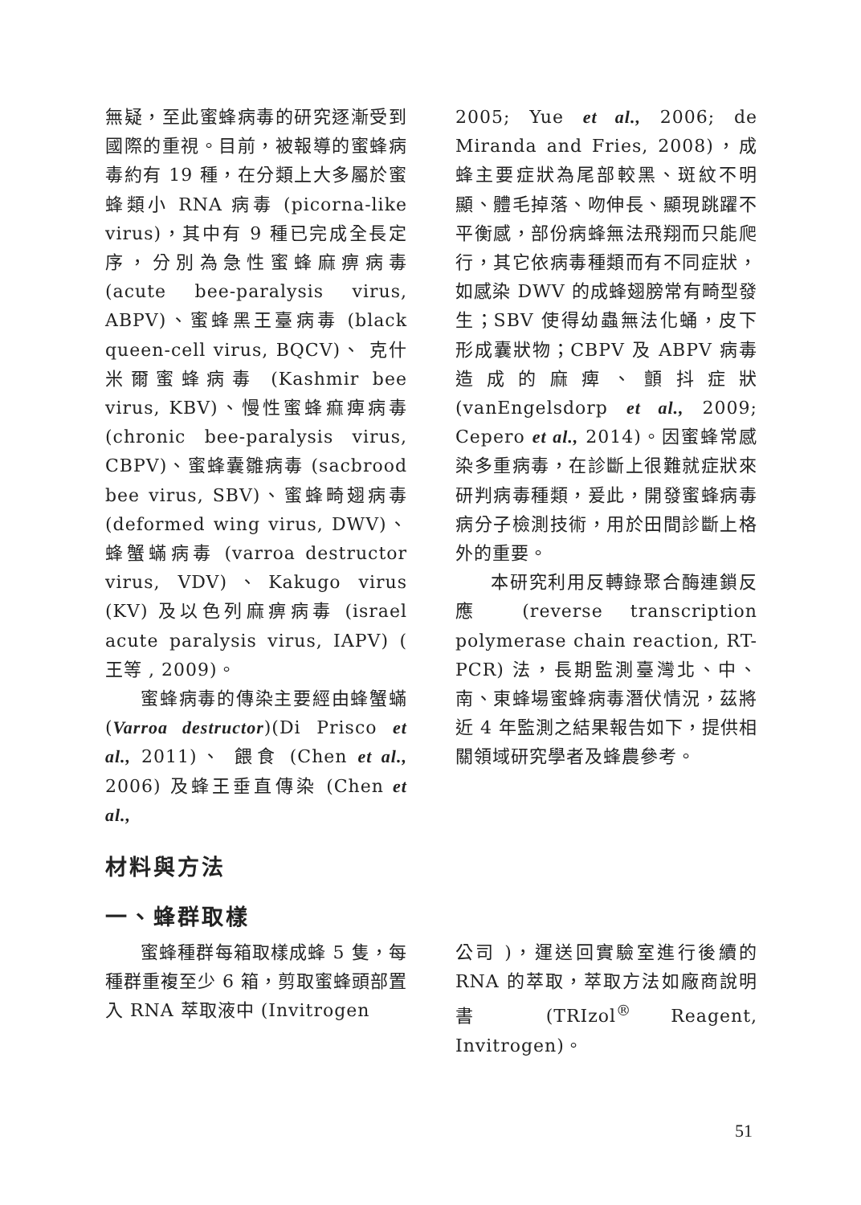無疑，至此蜜蜂病毒的研究逐漸受到國際的重視。目前，被報導的蜜蜂病毒約有 19 種，在分類上大多屬於蜜蜂類小 RNA 病毒 (picorna-like virus)，其中有 9 種已完成全長定序，分別為急性蜜蜂麻痹病毒 (acute bee-paralysis virus, ABPV)、蜜蜂黑王臺病毒 (black queen-cell virus, BQCV)、 克什米爾蜜蜂病毒 (Kashmir bee virus, KBV)、慢性蜜蜂痲痺病毒 (chronic bee-paralysis virus, CBPV)、蜜蜂囊雛病毒 (sacbrood bee virus, SBV)、蜜蜂畸翅病毒 (deformed wing virus, DWV)、蜂蟹蟎病毒 (varroa destructor virus, VDV)、Kakugo virus (KV) 及以色列麻痹病毒 (israel acute paralysis virus, IAPV) ( 王等 , 2009)。
蜜蜂病毒的傳染主要經由蜂蟹蟎 (Varroa destructor)(Di Prisco et al., 2011)、 餵食 (Chen et al., 2006) 及蜂王垂直傳染 (Chen et al.,
2005; Yue et al., 2006; de Miranda and Fries, 2008)，成蜂主要症狀為尾部較黑、斑紋不明顯、體毛掉落、吻伸長、顯現跳躍不平衡感，部份病蜂無法飛翔而只能爬行，其它依病毒種類而有不同症狀，如感染 DWV 的成蜂翅膀常有畸型發生；SBV 使得幼蟲無法化蛹，皮下形成囊狀物；CBPV 及 ABPV 病毒造成的麻痺、顫抖症狀 (vanEngelsdorp et al., 2009; Cepero et al., 2014)。因蜜蜂常感染多重病毒，在診斷上很難就症狀來研判病毒種類，爰此，開發蜜蜂病毒病分子檢測技術，用於田間診斷上格外的重要。
本研究利用反轉錄聚合酶連鎖反應 (reverse transcription polymerase chain reaction, RT-PCR) 法，長期監測臺灣北、中、南、東蜂場蜜蜂病毒潛伏情況，茲將近 4 年監測之結果報告如下，提供相關領域研究學者及蜂農參考。
材料與方法
一、蜂群取樣
蜜蜂種群每箱取樣成蜂 5 隻，每種群重複至少 6 箱，剪取蜜蜂頭部置入 RNA 萃取液中 (Invitrogen
公司 )，運送回實驗室進行後續的 RNA 的萃取，萃取方法如廠商說明書 (TRIzol<sup>®</sup> Reagent, Invitrogen)。
51